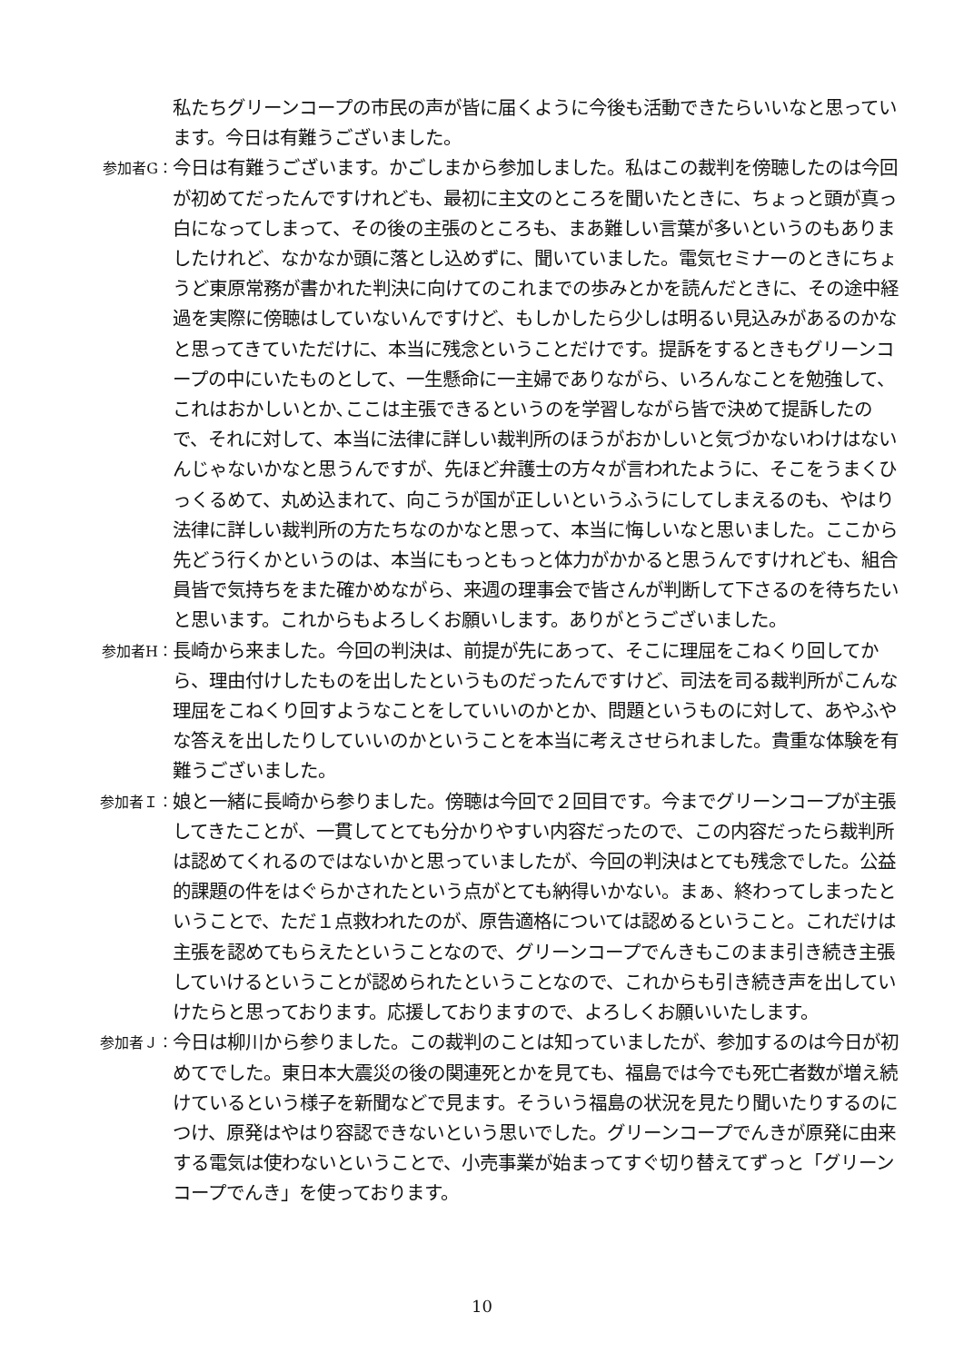私たちグリーンコープの市民の声が皆に届くように今後も活動できたらいいなと思っています。今日は有難うございました。
参加者G：
今日は有難うございます。かごしまから参加しました。私はこの裁判を傍聴したのは今回が初めてだったんですけれども、最初に主文のところを聞いたときに、ちょっと頭が真っ白になってしまって、その後の主張のところも、まあ難しい言葉が多いというのもありましたけれど、なかなか頭に落とし込めずに、聞いていました。電気セミナーのときにちょうど東原常務が書かれた判決に向けてのこれまでの歩みとかを読んだときに、その途中経過を実際に傍聴はしていないんですけど、もしかしたら少しは明るい見込みがあるのかなと思ってきていただけに、本当に残念ということだけです。提訴をするときもグリーンコープの中にいたものとして、一生懸命に一主婦でありながら、いろんなことを勉強して、これはおかしいとか､ここは主張できるというのを学習しながら皆で決めて提訴したので、それに対して、本当に法律に詳しい裁判所のほうがおかしいと気づかないわけはないんじゃないかなと思うんですが、先ほど弁護士の方々が言われたように、そこをうまくひっくるめて、丸め込まれて、向こうが国が正しいというふうにしてしまえるのも、やはり法律に詳しい裁判所の方たちなのかなと思って、本当に悔しいなと思いました。ここから先どう行くかというのは、本当にもっともっと体力がかかると思うんですけれども、組合員皆で気持ちをまた確かめながら、来週の理事会で皆さんが判断して下さるのを待ちたいと思います。これからもよろしくお願いします。ありがとうございました。
参加者H：
長崎から来ました。今回の判決は、前提が先にあって、そこに理屈をこねくり回してから、理由付けしたものを出したというものだったんですけど、司法を司る裁判所がこんな理屈をこねくり回すようなことをしていいのかとか、問題というものに対して、あやふやな答えを出したりしていいのかということを本当に考えさせられました。貴重な体験を有難うございました。
参加者Ｉ：
娘と一緒に長崎から参りました。傍聴は今回で２回目です。今までグリーンコープが主張してきたことが、一貫してとても分かりやすい内容だったので、この内容だったら裁判所は認めてくれるのではないかと思っていましたが、今回の判決はとても残念でした。公益的課題の件をはぐらかされたという点がとても納得いかない。まぁ、終わってしまったということで、ただ１点救われたのが、原告適格については認めるということ。これだけは主張を認めてもらえたということなので、グリーンコープでんきもこのまま引き続き主張していけるということが認められたということなので、これからも引き続き声を出していけたらと思っております。応援しておりますので、よろしくお願いいたします。
参加者Ｊ：
今日は柳川から参りました。この裁判のことは知っていましたが、参加するのは今日が初めてでした。東日本大震災の後の関連死とかを見ても、福島では今でも死亡者数が増え続けているという様子を新聞などで見ます。そういう福島の状況を見たり聞いたりするのにつけ、原発はやはり容認できないという思いでした。グリーンコープでんきが原発に由来する電気は使わないということで、小売事業が始まってすぐ切り替えてずっと「グリーンコープでんき」を使っております。
10